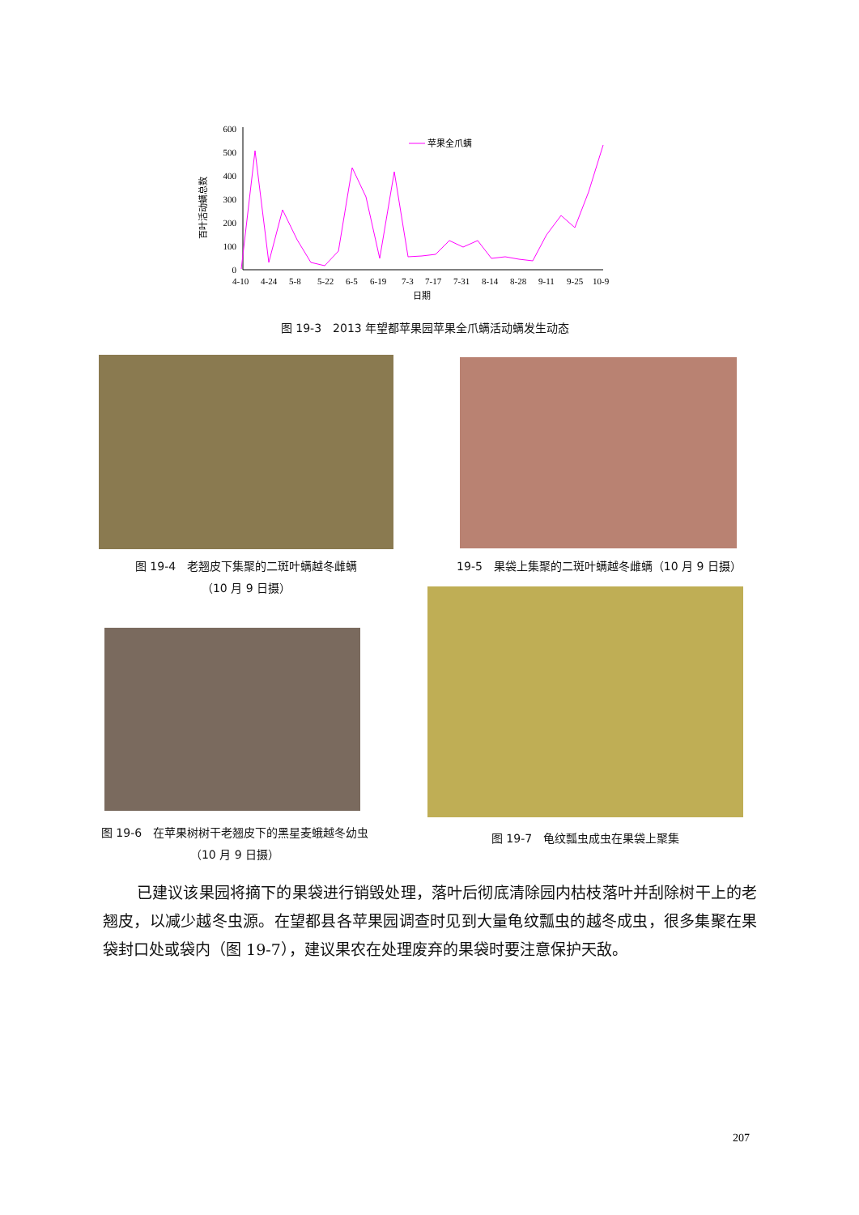百叶活动螨总数
600
500
400
300
200
100
0
4-10
4-24
5-8
5-22
6-5
6-19
7-3
7-17
7-31
8-14
8-28
9-11
9-25
10-9
日期
苹果全爪螨
图 19-3　2013 年望都苹果园苹果全爪螨活动螨发生动态
图 19-4　老翘皮下集聚的二斑叶螨越冬雌螨
（10 月 9 日摄）
19-5　果袋上集聚的二斑叶螨越冬雌螨（10 月 9 日摄）
图 19-6　在苹果树树干老翘皮下的黑星麦蛾越冬幼虫
（10 月 9 日摄）
图 19-7　龟纹瓢虫成虫在果袋上聚集
已建议该果园将摘下的果袋进行销毁处理，落叶后彻底清除园内枯枝落叶并刮除树干上的老翘皮，以减少越冬虫源。在望都县各苹果园调查时见到大量龟纹瓢虫的越冬成虫，很多集聚在果袋封口处或袋内（图 19-7），建议果农在处理废弃的果袋时要注意保护天敌。
207